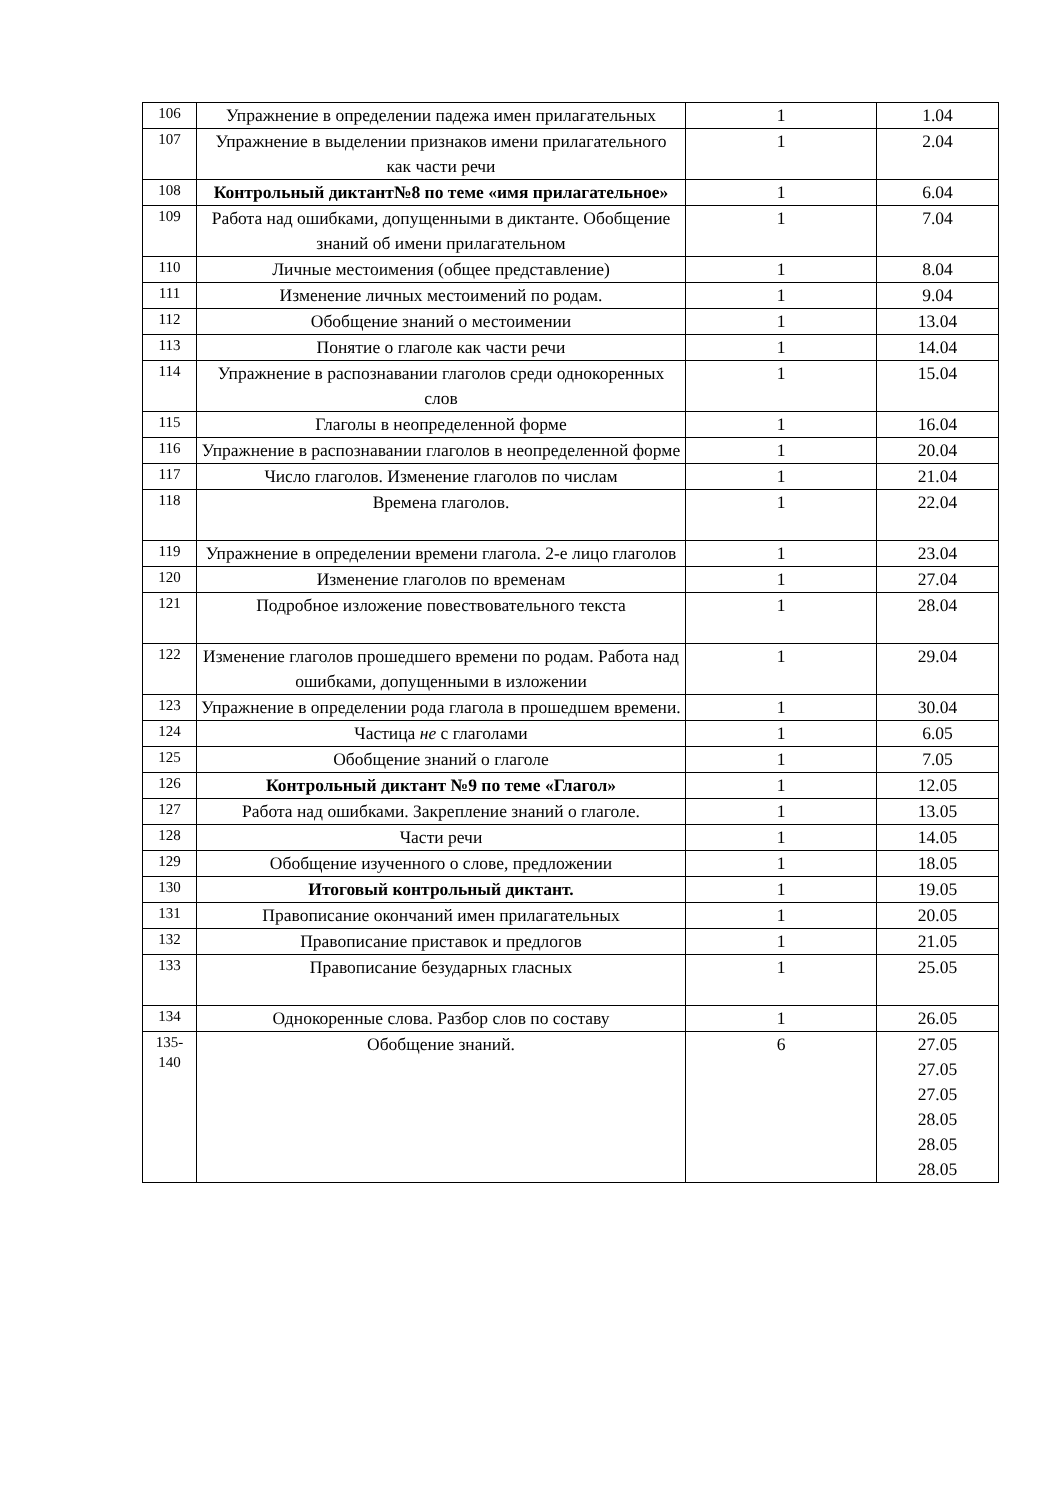| 106 | Упражнение в определении падежа имен прилагательных | 1 | 1.04 |
| 107 | Упражнение в выделении признаков имени прилагательного как части речи | 1 | 2.04 |
| 108 | Контрольный диктант№8 по теме «имя прилагательное» | 1 | 6.04 |
| 109 | Работа над ошибками, допущенными в диктанте. Обобщение знаний об имени прилагательном | 1 | 7.04 |
| 110 | Личные местоимения (общее представление) | 1 | 8.04 |
| 111 | Изменение личных местоимений по родам. | 1 | 9.04 |
| 112 | Обобщение знаний о местоимении | 1 | 13.04 |
| 113 | Понятие о глаголе как части речи | 1 | 14.04 |
| 114 | Упражнение в распознавании глаголов среди однокоренных слов | 1 | 15.04 |
| 115 | Глаголы в неопределенной форме | 1 | 16.04 |
| 116 | Упражнение в распознавании глаголов в неопределенной форме | 1 | 20.04 |
| 117 | Число глаголов. Изменение глаголов по числам | 1 | 21.04 |
| 118 | Времена глаголов. | 1 | 22.04 |
| 119 | Упражнение в определении времени глагола. 2-е лицо глаголов | 1 | 23.04 |
| 120 | Изменение глаголов по временам | 1 | 27.04 |
| 121 | Подробное изложение повествовательного текста | 1 | 28.04 |
| 122 | Изменение глаголов прошедшего времени по родам. Работа над ошибками, допущенными в изложении | 1 | 29.04 |
| 123 | Упражнение в определении рода глагола в прошедшем времени. | 1 | 30.04 |
| 124 | Частица не с глаголами | 1 | 6.05 |
| 125 | Обобщение знаний о глаголе | 1 | 7.05 |
| 126 | Контрольный диктант №9 по теме «Глагол» | 1 | 12.05 |
| 127 | Работа над ошибками. Закрепление знаний о глаголе. | 1 | 13.05 |
| 128 | Части речи | 1 | 14.05 |
| 129 | Обобщение изученного о слове, предложении | 1 | 18.05 |
| 130 | Итоговый контрольный диктант. | 1 | 19.05 |
| 131 | Правописание окончаний имен прилагательных | 1 | 20.05 |
| 132 | Правописание приставок и предлогов | 1 | 21.05 |
| 133 | Правописание безударных гласных | 1 | 25.05 |
| 134 | Однокоренные слова. Разбор слов по составу | 1 | 26.05 |
| 135- 140 | Обобщение знаний. | 6 | 27.05 27.05 27.05 28.05 28.05 28.05 |